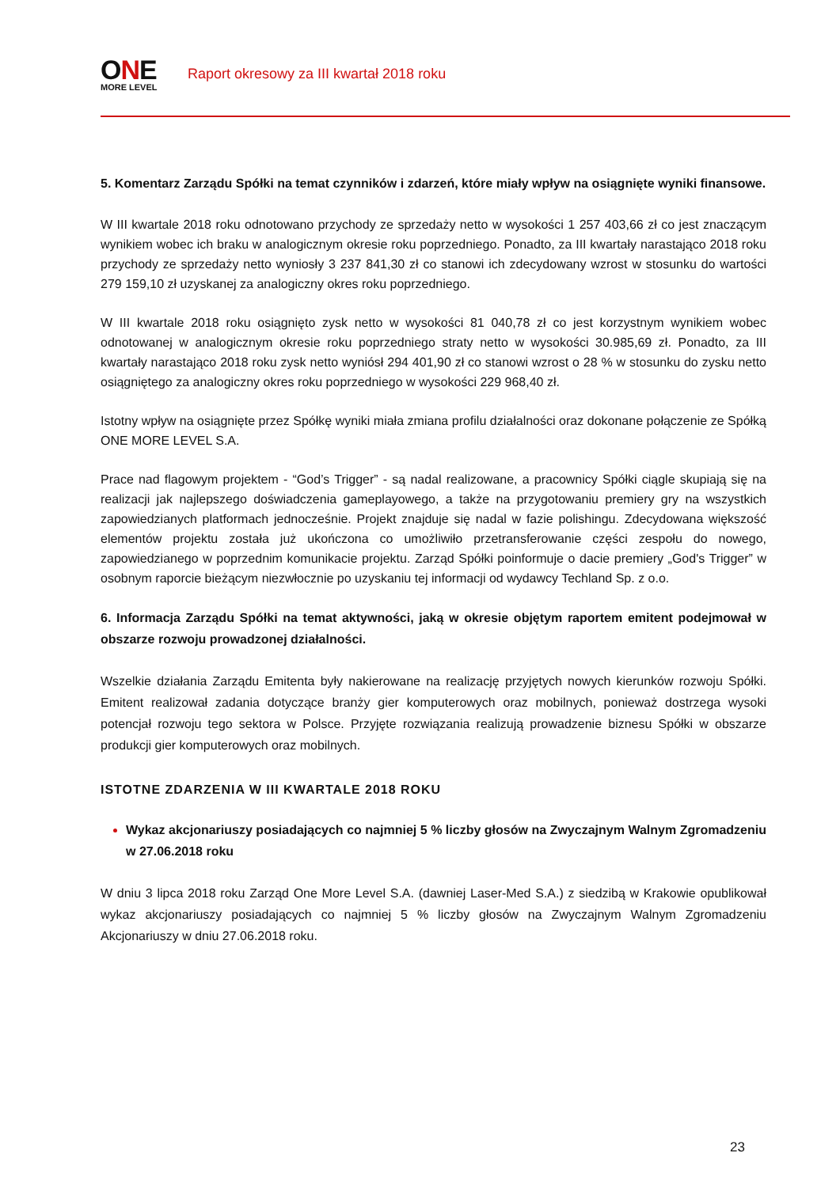ONE
MORE LEVEL
Raport okresowy za III kwartał 2018 roku
5. Komentarz Zarządu Spółki na temat czynników i zdarzeń, które miały wpływ na osiągnięte wyniki finansowe.
W III kwartale 2018 roku odnotowano przychody ze sprzedaży netto w wysokości 1 257 403,66 zł co jest znaczącym wynikiem wobec ich braku w analogicznym okresie roku poprzedniego. Ponadto, za III kwartały narastająco 2018 roku przychody ze sprzedaży netto wyniosły 3 237 841,30 zł co stanowi ich zdecydowany wzrost w stosunku do wartości 279 159,10 zł uzyskanej za analogiczny okres roku poprzedniego.
W III kwartale 2018 roku osiągnięto zysk netto w wysokości 81 040,78 zł co jest korzystnym wynikiem wobec odnotowanej w analogicznym okresie roku poprzedniego straty netto w wysokości 30.985,69 zł. Ponadto, za III kwartały narastająco 2018 roku zysk netto wyniósł 294 401,90 zł co stanowi wzrost o 28 % w stosunku do zysku netto osiągniętego za analogiczny okres roku poprzedniego w wysokości 229 968,40 zł.
Istotny wpływ na osiągnięte przez Spółkę wyniki miała zmiana profilu działalności oraz dokonane połączenie ze Spółką ONE MORE LEVEL S.A.
Prace nad flagowym projektem - “God’s Trigger” - są nadal realizowane, a pracownicy Spółki ciągle skupiają się na realizacji jak najlepszego doświadczenia gameplayowego, a także na przygotowaniu premiery gry na wszystkich zapowiedzianych platformach jednocześnie. Projekt znajduje się nadal w fazie polishingu. Zdecydowana większość elementów projektu została już ukończona co umożliwiło przetransferowanie części zespołu do nowego, zapowiedzianego w poprzednim komunikacie projektu. Zarząd Spółki poinformuje o dacie premiery „God's Trigger” w osobnym raporcie bieżącym niezwłocznie po uzyskaniu tej informacji od wydawcy Techland Sp. z o.o.
6. Informacja Zarządu Spółki na temat aktywności, jaką w okresie objętym raportem emitent podejmował w obszarze rozwoju prowadzonej działalności.
Wszelkie działania Zarządu Emitenta były nakierowane na realizację przyjętych nowych kierunków rozwoju Spółki. Emitent realizował zadania dotyczące branży gier komputerowych oraz mobilnych, ponieważ dostrzega wysoki potencjał rozwoju tego sektora w Polsce. Przyjęte rozwiązania realizują prowadzenie biznesu Spółki w obszarze produkcji gier komputerowych oraz mobilnych.
ISTOTNE ZDARZENIA W III KWARTALE 2018 ROKU
Wykaz akcjonariuszy posiadających co najmniej 5 % liczby głosów na Zwyczajnym Walnym Zgromadzeniu w 27.06.2018 roku
W dniu 3 lipca 2018 roku Zarząd One More Level S.A. (dawniej Laser-Med S.A.) z siedzibą w Krakowie opublikował wykaz akcjonariuszy posiadających co najmniej 5 % liczby głosów na Zwyczajnym Walnym Zgromadzeniu Akcjonariuszy w dniu 27.06.2018 roku.
23